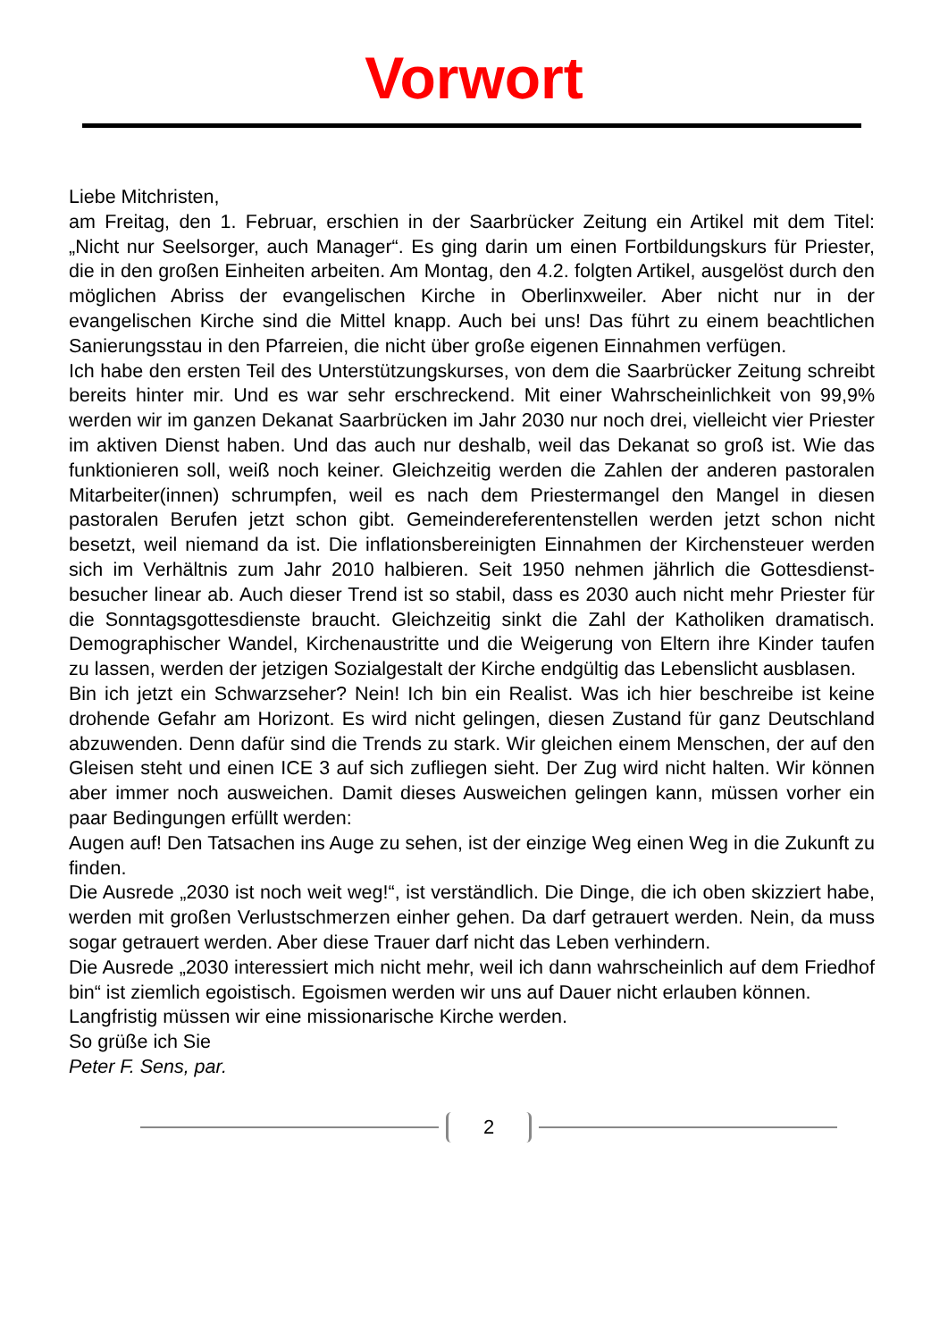Vorwort
Liebe Mitchristen,
am Freitag, den 1. Februar, erschien in der Saarbrücker Zeitung ein Artikel mit dem Titel: „Nicht nur Seelsorger, auch Manager“. Es ging darin um einen Fortbildungs­kurs für Priester, die in den großen Einheiten arbeiten. Am Montag, den 4.2. folgten Artikel, ausgelöst durch den möglichen Abriss der evangelischen Kirche in Ober­linxweiler. Aber nicht nur in der evangelischen Kirche sind die Mittel knapp. Auch bei uns! Das führt zu einem beachtlichen Sanierungsstau in den Pfarreien, die nicht über große eigenen Einnahmen verfügen.
Ich habe den ersten Teil des Unterstützungskurses, von dem die Saarbrücker Zei­tung schreibt bereits hinter mir. Und es war sehr erschreckend. Mit einer Wahr­scheinlichkeit von 99,9% werden wir im ganzen Dekanat Saarbrücken im Jahr 2030 nur noch drei, vielleicht vier Priester im aktiven Dienst haben. Und das auch nur deshalb, weil das Dekanat so groß ist. Wie das funktionieren soll, weiß noch keiner. Gleichzeitig werden die Zahlen der anderen pastoralen Mitarbeiter(innen) schrump­fen, weil es nach dem Priestermangel den Mangel in diesen pastoralen Berufen jetzt schon gibt. Gemeindereferentenstellen werden jetzt schon nicht besetzt, weil niemand da ist. Die inflationsbereinigten Einnahmen der Kirchensteuer werden sich im Verhältnis zum Jahr 2010 halbieren. Seit 1950 nehmen jährlich die Gottesdienst­besucher linear ab. Auch dieser Trend ist so stabil, dass es 2030 auch nicht mehr Priester für die Sonntagsgottesdienste braucht. Gleichzeitig sinkt die Zahl der Ka­tholiken dramatisch. Demographischer Wandel, Kirchenaustritte und die Weigerung von Eltern ihre Kinder taufen zu lassen, werden der jetzigen Sozialgestalt der Kirche endgültig das Lebenslicht ausblasen.
Bin ich jetzt ein Schwarzseher? Nein! Ich bin ein Realist. Was ich hier beschreibe ist keine drohende Gefahr am Horizont. Es wird nicht gelingen, diesen Zustand für ganz Deutschland abzuwenden. Denn dafür sind die Trends zu stark. Wir gleichen einem Menschen, der auf den Gleisen steht und einen ICE 3 auf sich zufliegen sieht. Der Zug wird nicht halten. Wir können aber immer noch ausweichen. Damit dieses Ausweichen gelingen kann, müssen vorher ein paar Bedingungen erfüllt werden:
Augen auf! Den Tatsachen ins Auge zu sehen, ist der einzige Weg einen Weg in die Zukunft zu finden.
Die Ausrede „2030 ist noch weit weg!“, ist verständlich. Die Dinge, die ich oben skizziert habe, werden mit großen Verlustschmerzen einher gehen. Da darf getrau­ert werden. Nein, da muss sogar getrauert werden. Aber diese Trauer darf nicht das Leben verhindern.
Die Ausrede „2030 interessiert mich nicht mehr, weil ich dann wahrscheinlich auf dem Friedhof bin“ ist ziemlich egoistisch. Egoismen werden wir uns auf Dauer nicht erlauben können.
Langfristig müssen wir eine missionarische Kirche werden.
So grüße ich Sie
Peter F. Sens, par.
2